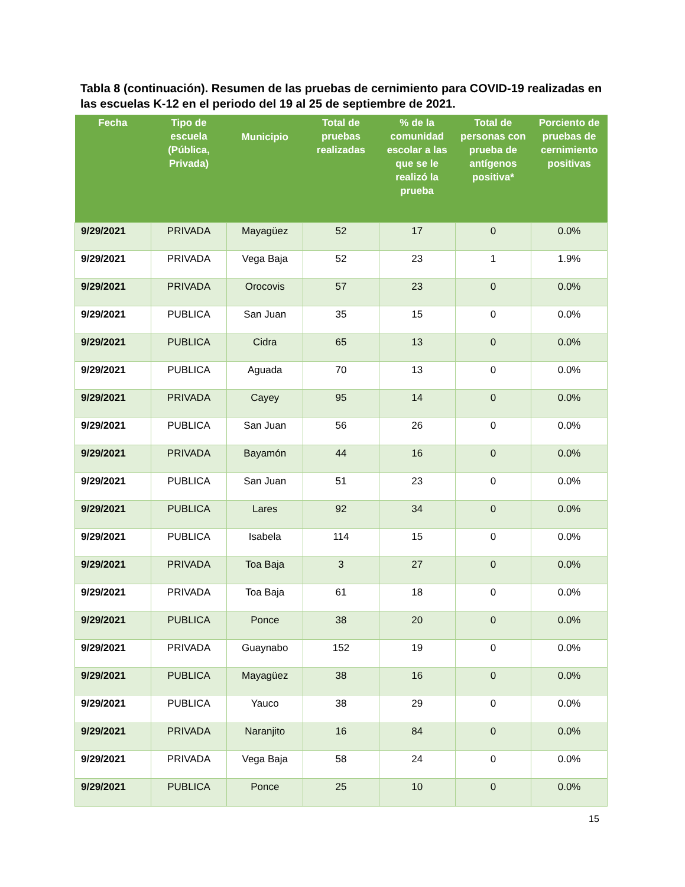Tabla 8 (continuación). Resumen de las pruebas de cernimiento para COVID-19 realizadas en las escuelas K-12 en el periodo del 19 al 25 de septiembre de 2021.
| Fecha | Tipo de escuela (Pública, Privada) | Municipio | Total de pruebas realizadas | % de la comunidad escolar a las que se le realizó la prueba | Total de personas con prueba de antígenos positiva* | Porciento de pruebas de cernimiento positivas |
| --- | --- | --- | --- | --- | --- | --- |
| 9/29/2021 | PRIVADA | Mayagüez | 52 | 17 | 0 | 0.0% |
| 9/29/2021 | PRIVADA | Vega Baja | 52 | 23 | 1 | 1.9% |
| 9/29/2021 | PRIVADA | Orocovis | 57 | 23 | 0 | 0.0% |
| 9/29/2021 | PUBLICA | San Juan | 35 | 15 | 0 | 0.0% |
| 9/29/2021 | PUBLICA | Cidra | 65 | 13 | 0 | 0.0% |
| 9/29/2021 | PUBLICA | Aguada | 70 | 13 | 0 | 0.0% |
| 9/29/2021 | PRIVADA | Cayey | 95 | 14 | 0 | 0.0% |
| 9/29/2021 | PUBLICA | San Juan | 56 | 26 | 0 | 0.0% |
| 9/29/2021 | PRIVADA | Bayamón | 44 | 16 | 0 | 0.0% |
| 9/29/2021 | PUBLICA | San Juan | 51 | 23 | 0 | 0.0% |
| 9/29/2021 | PUBLICA | Lares | 92 | 34 | 0 | 0.0% |
| 9/29/2021 | PUBLICA | Isabela | 114 | 15 | 0 | 0.0% |
| 9/29/2021 | PRIVADA | Toa Baja | 3 | 27 | 0 | 0.0% |
| 9/29/2021 | PRIVADA | Toa Baja | 61 | 18 | 0 | 0.0% |
| 9/29/2021 | PUBLICA | Ponce | 38 | 20 | 0 | 0.0% |
| 9/29/2021 | PRIVADA | Guaynabo | 152 | 19 | 0 | 0.0% |
| 9/29/2021 | PUBLICA | Mayagüez | 38 | 16 | 0 | 0.0% |
| 9/29/2021 | PUBLICA | Yauco | 38 | 29 | 0 | 0.0% |
| 9/29/2021 | PRIVADA | Naranjito | 16 | 84 | 0 | 0.0% |
| 9/29/2021 | PRIVADA | Vega Baja | 58 | 24 | 0 | 0.0% |
| 9/29/2021 | PUBLICA | Ponce | 25 | 10 | 0 | 0.0% |
15